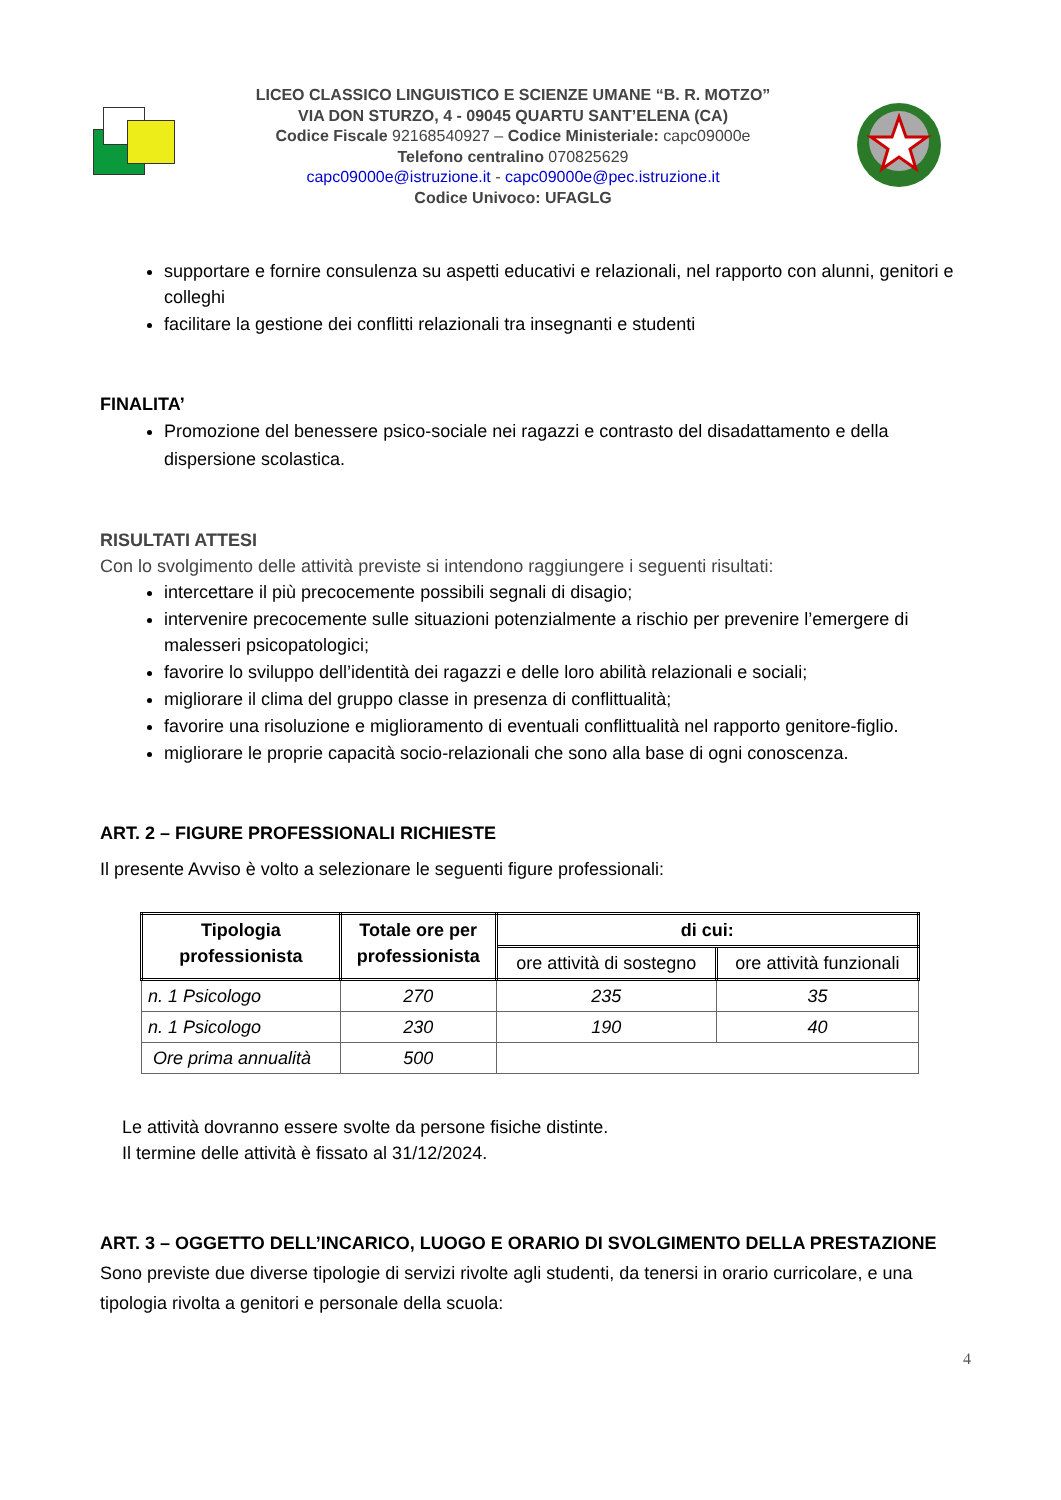LICEO CLASSICO LINGUISTICO E SCIENZE UMANE “B. R. MOTZO”
VIA DON STURZO, 4 - 09045 QUARTU SANT’ELENA (CA)
Codice Fiscale 92168540927 – Codice Ministeriale: capc09000e
Telefono centralino 070825629
capc09000e@istruzione.it - capc09000e@pec.istruzione.it
Codice Univoco: UFAGLG
supportare e fornire consulenza su aspetti educativi e relazionali, nel rapporto con alunni, genitori e colleghi
facilitare la gestione dei conflitti relazionali tra insegnanti e studenti
FINALITA’
Promozione del benessere psico-sociale nei ragazzi e contrasto del disadattamento e della dispersione scolastica.
RISULTATI ATTESI
Con lo svolgimento delle attività previste si intendono raggiungere i seguenti risultati:
intercettare il più precocemente possibili segnali di disagio;
intervenire precocemente sulle situazioni potenzialmente a rischio per prevenire l’emergere di malesseri psicopatologici;
favorire lo sviluppo dell’identità dei ragazzi e delle loro abilità relazionali e sociali;
migliorare il clima del gruppo classe in presenza di conflittualità;
favorire una risoluzione e miglioramento di eventuali conflittualità nel rapporto genitore-figlio.
migliorare le proprie capacità socio-relazionali che sono alla base di ogni conoscenza.
ART. 2 – FIGURE PROFESSIONALI RICHIESTE
Il presente Avviso è volto a selezionare le seguenti figure professionali:
| Tipologia professionista | Totale ore per professionista | di cui: | |
| --- | --- | --- | --- |
| | | ore attività di sostegno | ore attività funzionali |
| n. 1 Psicologo | 270 | 235 | 35 |
| n. 1 Psicologo | 230 | 190 | 40 |
| Ore prima annualità | 500 | | |
Le attività dovranno essere svolte da persone fisiche distinte.
Il termine delle attività è fissato al 31/12/2024.
ART. 3 – OGGETTO DELL’INCARICO, LUOGO E ORARIO DI SVOLGIMENTO DELLA PRESTAZIONE
Sono previste due diverse tipologie di servizi rivolte agli studenti, da tenersi in orario curricolare, e una tipologia rivolta a genitori e personale della scuola:
4